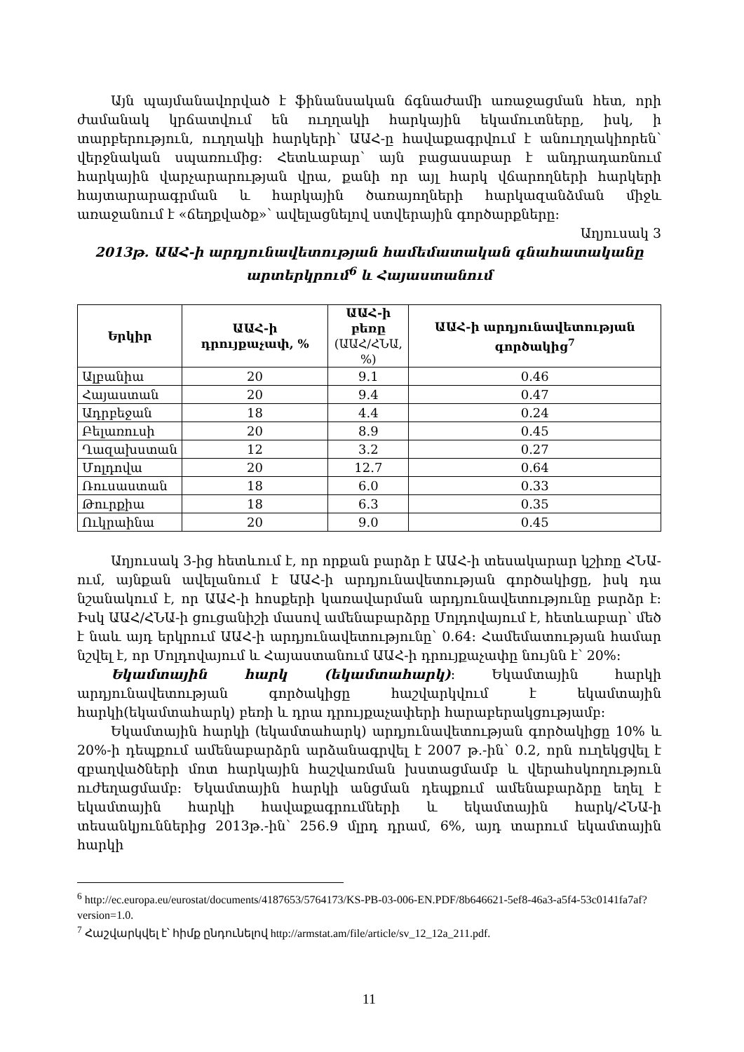Այն պայմանավորված է ֆինանսական ճգնաժամի առաջացման հետ, որի ժամանակ կրճատվում են ուղղակի հարկային եկամուտները, իսկ, ի տարբերություն, ուղղակի հարկերի՝ ԱԱՀ-ը հավաքագրվում է անուղղակիորեն՝ վերջնական սպառումից: Հետևաբար՝ այն բացասաբար է անդրադառնում հարկային վարչարարության վրա, քանի որ այլ հարկ վճարողների հարկերի հայտարարագրման և հարկային ծառայողների հարկազանձման միջև առաջանում է «ճեղքվածք»՝ ավելացնելով ստվերային գործարքները:
Աղյուսակ 3
2013թ. ԱԱՀ-ի արդյունավետության համեմատական գնահատականը արտերկրում<sup>6</sup> և Հայաստանում
| Երկիր | ԱԱՀ-ի դրույքաչափ, % | ԱԱՀ-ի բեռը (ԱԱՀ/ՀՆԱ, %) | ԱԱՀ-ի արդյունավետության գործակից<sup>7</sup> |
| --- | --- | --- | --- |
| Ալբանիա | 20 | 9.1 | 0.46 |
| Հայաստան | 20 | 9.4 | 0.47 |
| Ադրբեջան | 18 | 4.4 | 0.24 |
| Բելառուսի | 20 | 8.9 | 0.45 |
| Ղազախստան | 12 | 3.2 | 0.27 |
| Մոլդովա | 20 | 12.7 | 0.64 |
| Ռուսաստան | 18 | 6.0 | 0.33 |
| Թուրքիա | 18 | 6.3 | 0.35 |
| Ուկրաինա | 20 | 9.0 | 0.45 |
Աղյուսակ 3-ից հետևում է, որ որքան բարձր է ԱԱՀ-ի տեսակարար կշիռը ՀՆԱ-ում, այնքան ավելանում է ԱԱՀ-ի արդյունավետության գործակիցը, իսկ դա նշանակում է, որ ԱԱՀ-ի հոսքերի կառավարման արդյունավետությունը բարձր է: Իսկ ԱԱՀ/ՀՆԱ-ի ցուցանիշի մասով ամենաբարձրը Մոլդովայում է, հետևաբար՝ մեծ է նաև այդ երկրում ԱԱՀ-ի արդյունավետությունը՝ 0.64: Համեմատության համար նշվել է, որ Մոլդովայում և Հայաստանում ԱԱՀ-ի դրույքաչափը նույնն է՝ 20%:
Եկամտային հարկ (եկամտահարկ): Եկամտային հարկի արդյունավետության գործակիցը հաշվարկվում է եկամտային հարկի(եկամտահարկ) բեռի և դրա դրույքաչափերի հարաբերակցությամբ:
Եկամտային հարկի (եկամտահարկ) արդյունավետության գործակիցը 10% և 20%-ի դեպքում ամենաբարձրն արձանագրվել է 2007 թ.-ին՝ 0.2, որն ուղեկցվել է զբաղվածների մոտ հարկային հաշվառման խստացմամբ և վերահսկողություն ուժեղացմամբ: Եկամտային հարկի անցման դեպքում ամենաբարձրը եղել է եկամտային հարկի հավաքագրումների և եկամտային հարկ/ՀՆԱ-ի տեսանկյուններից 2013թ.-ին՝ 256.9 մլրդ դրամ, 6%, այդ տարում եկամտային հարկի
<sup>6</sup> http://ec.europa.eu/eurostat/documents/4187653/5764173/KS-PB-03-006-EN.PDF/8b646621-5ef8-46a3-a5f4-53c0141fa7af?version=1.0.
<sup>7</sup> Հաշվարկվել է՝ հիմք ընդունելով http://armstat.am/file/article/sv_12_12a_211.pdf.
11